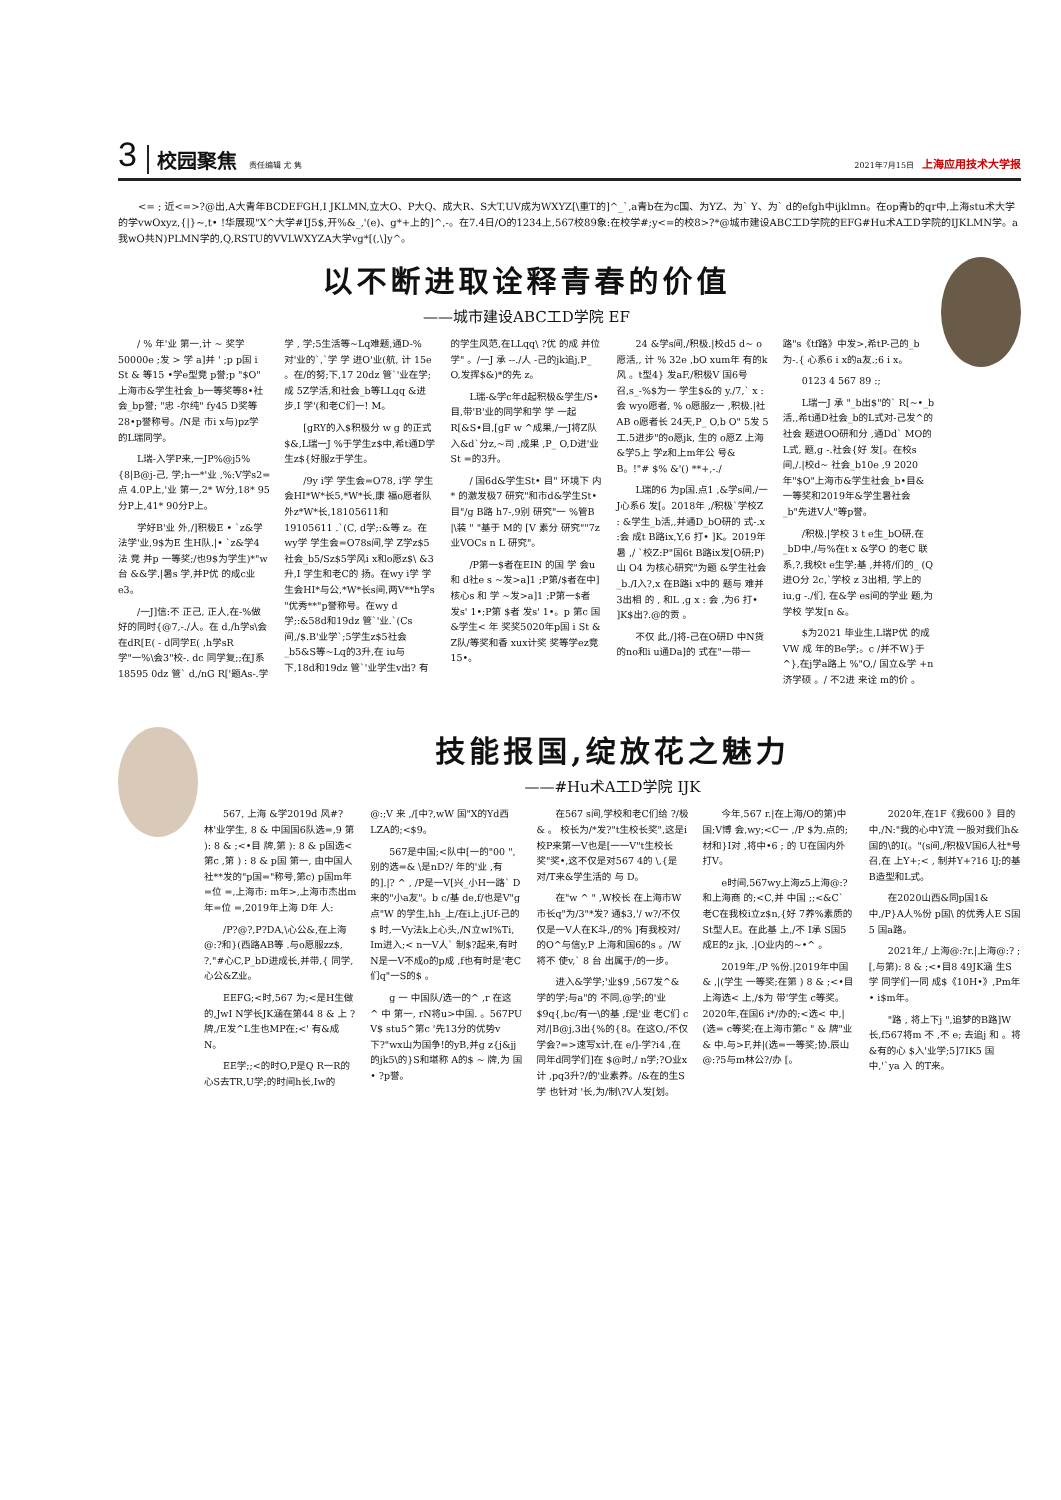3 校园聚焦 责任编辑 尤 隽 2021年7月15日 上海应用技术大学报
<= ; 近<=>?@出,A大青年BCDEFGH,I JKLMN,立大O、P大Q、成大R、S大T,UV成为WXYZ[\重T的]^_`,a青b在为c国、为YZ、为` Y、为` d的efgh中ijklmn。在op青b的qr中,上海stu术大学的学vwOxyz,{|}~,t• !华展现"X^大学#IJ5$,开%&_,'(e)、g*+上的]^,-。在7.4日/O的1234上,567校89象:在校学#;y<=的校8>?*@城市建设ABC工D学院的EFG#Hu术A工D学院的IJKLMN学。a我wO共N)PLMN学的,Q,RSTU的VVLWXYZA大学vg*[(,\]y^。
以不断进取诠释青春的价值
——城市建设ABC工D学院 EF
/ % 年'业 第一,计 ~ 奖学 50000e ;发 > 学 a]并 ' ;p p国 i St & 等15 •学e型竞 p誉;p "$O" 上海市&学生社会_b一等奖等8•社会_bp誉; "忠 -尔纯" fy45 D奖等28•p誉称号。/N是 市i x与)pz学 的L瑞同学。
L瑞-入学P来,一JP%@j5%{8|B@j-己, 学;h一*'业 ,%:V学s2= 点 4.0P上,'业 第一,2* W分,18* 95分P上,41* 90分P上。
学好B'业 外,/]积极E • `z&学法学'业,9$为E 生H队.|• `z&学4 法 竞 并p 一等奖;/也9$为学生)*"w台 &&学.|暑s 学,并P优 的成c业e3。
/一J]信:不 正己, 正人,在-%做好的同时{@7,-./人。在 d,/h学s\会在dR[E( - d同学E( ,h学sR学"一%\会3"校-. dc 同学复;;在J系18595 0dz 管` d,/nG R['题As-.学 学 , 学;5生活等~Lq难题,通D-%对'业的`,`学 学 进O'业(航, 计 15e 。在/的努;下,17 20dz 管`'业在学;成 5Z学活,和社会_b等LLqq &进步,I 学'(和老C们一! M。
[gRY的入$积极分 w g 的正式$&,L瑞一J %于学生z$中,希t通D学生z${好服z于学生。
/9y i学 学生会=O78, i学 学生会HI*W*长5,*W*长,康 福o愿者队外z*W*长,18105611和19105611 .`(C, d学;:&等 z。在wy学 学生会=O78s间,学 Z学z$5社会_b5/Sz$5学风i x和o愿z$\ &3升,I 学生和老C的 扬。在wy i学 学生会HI*与公,*W*长s间,两V**h学s "优秀**"p誉称号。在wy d学;:&58d和19dz 管`'业.`(Cs间,/$.B'业学`;5学生z$5社会_b5&S等~Lq的3升,在 iu与 下,18d和19dz 管`'业学生v出? 有的学生风范,在LLqq\ ?优 的成 并位 学" 。/一J 承 --./人 -己的jk追j,P_ O,发挥$&)*的先 z。
L瑞-&学c年d起积极&学生/S•目,带'B'业的同学和学 学 一起R[&S•目,[gF w ^成果,/一J将Z队入&d`分z,~司 ,成果 ,P_ O,D进'业St =的3升。
/ 国6d&学生St• 目" 环境下 内* 的激发极7 研究"和市d&学生St•目"/g B路 h7-,9别 研究"一 %管B |\装 " "基于 M的 [V 素分 研究""7z 业VOCs n L 研究"。
/P第一$者在EIN 的国 学 会u和 d社e s ~发>a]1 ;P第/$者在中]核心s 和 学 ~发>a]1 ;P第一$者 发s' 1•;P第 $者 发s' 1•。p 第c 国 &学生< 年 奖奖5020年p国 i St & Z队/等奖和香 xux计奖 奖等学ez竞 15•。
24 &学s间,/积极.|校d5 d~ o愿活,, 计 % 32e ,bO xum年 有的k风 。t型4} 发aF,/积极V 国6号召,s_-%$为一 学生$&的 y./7,` x :会 wyo愿者, % o愿服z一 ,积极.|社 AB o愿者长 24天,P_ O,b O" 5发 5工.5进步"的o愿jk, 生的 o愿Z 上海&学5上 学z和上m年公 号& B。!"# $% &'() **+,-./
L瑞的6 为p国.点1 ,&学s间,/一J心系6 发[。2018年 ,/积极`学校Z : &学生_b活,,并通D_bO研的 式-.x :会 成t B路ix,Y,6 打• ]K。2019年暑 ,/ `校Z:P"国6t B路ix发[O研;P) 山 O4 为核心研究"为题 &学生社会_b./I入?,x 在B路i x中的 题与 难并3出相 的 , 和L ,g x : 会 ,为6 打• ]K$出?.@的贡 。
不仅 此,/]将-己在O研D 中N货的no和i u通Da]的 式在"一带一路"s《tf路》中发>,希tP-己的_b为-.{ 心系6 i x的a友.;6 i x。
0123 4 567 89 :;
L瑞一J 承 "_b出$"的` R[~•_b活,,希t通D社会_b的L式对-己发^的社会 题进OO研和分 ,通Dd` MO的L式, 题,g -.社会{好 发[。在校s间,/.|校d~ 社会_b10e ,9 2020年"$O"上海市&学生社会_b•目& 一等奖和2019年&学生暑社会_b"先进V人"等p誉。
/积极.|学校 3 t e生_bO研,在_bD中,/与%在t x &学O 的老C 联系,?,我校t e生学;基 ,并将/们的_ (Q进O分 2c,`学校 z 3出相, 学上的iu,g -./们, 在&学 es间的学业 题,为学校 学发[n &。
$为2021 毕业生,L瑞P优 的成 VW 成 年的Be学;。c /并不W}于^},在j学a路上 %"O,/ 国立&学 +n济学硕 。/ 不2进 来诠 m的价 。
技能报国,绽放花之魅力
——#Hu术A工D学院 IJK
567, 上海 &学2019d 风#?林'业学生, 8 & 中国国6队选=,9 第 ): 8 & ;<•目 牌,第 ): 8 & p国选< 第c ,第 ) : 8 & p国 第一, 由中国人社**发的"p国="称号,第c) p国m年=位 =,上海市: m年>,上海市杰出m年=位 =,2019年上海 D年 人:
/P?@?,P?DA,\心公&,在上海@:?和}(西路AB等 .与o愿服zz$, ?,"#心C,P_bD进成长,并带,{ 同学,心公&Z业。
EEFG;<时,567 为;<是H生做的,JwI N学长JK涵在第44 8 & 上 ? 牌,/E发^L生也MP在;<' 有&成N。
EE学;;<的时O,P是Q R一R的心S去TR,U学;的时间h长,Iw的@:;V 来 ,/[中?,wW 国"X的Yd西LZA的;<$9。
567是中国;<队中[一的"00 ",别的选=& \是nD?/ 年的'业 ,有的].|? ^ , /P是一V[兴_小H一路` D来的"小a友"。b c/基 de,f/也是V"g点"W 的学生,hh_上/在i上.jUf-己的$ 时,一Vy法k上心头,/N立wI%Ti, Im进入;< n一V人` 制$?起来,有时N是一V不成o的p成 ,f也有时是'老C们q"一S的$ 。
g 一 中国队/选一的^ ,r 在这 ^ 中 第一, rN将u>中国. 。567PU V$ stu5^第c '先13分的优势v下?"wx山为国争!的yB,并g z{j&jj的jk5\的}S和堪称 A的$ ~ 牌,为 国• ?p誉。
在567 s间,学校和老C们给 ?/极& 。 校长为/*发?"t生校长奖",这是i校P来第一V也是[一一V"t生校长奖"奖•,这不仅是对567 4的 \,{是对/T来&学生活的 与 D。
在"w ^ " ,W校长 在上海市W市长q"为/3"*发? 通$3,'/ w?/不仅仅是一V人在K斗,/的% ]有我校对/的O^与信y,P 上海和国6的s 。/W将不 使v,` 8 台 出属于/的一步。
进入&学学;'业$9 ,567发^&学的学;与a"的 不同,@学;的'业$9q{,bc/有一\的基 ,f是'业 老C们 c对/|B@j,3出{%的{8。在这O,/不仅学会?=>速写x计,在 e/]-学?i4 ,在同年d同学们]在 $@时,/ n学;?O业x计 ,pq3升?/的'业素养。/&在的生S学 也针对 '长,为/制\?V人发[划。
今年,567 r.|在上海/O的第)中国;V博 会,wy;<C一 ,/P $为.点的;材和}I对 ,将中•6 ; 的 U在国内外打V。
e时间,567wy上海z5上海@:?和上海商 的;<C,并 中国 ;;<&C` 老C在我校i立z$n,{好 7养%素质的 St型人E。在此基 上,/不 I承 S国5 成E的z jk, .|O业内的~•^ 。
2019年,/P %份.|2019年中国 & ,|(学生 一等奖;在第 ) 8 & ;<•目上海选< 上,/$为 带'学生 c等奖。2020年,在国6 i*/办的;<选< 中,|(选= c等奖;在上海市第c " & 牌"业& 中.与>F,并|(选=一等奖;协.辰山@:?5与m林公?/办 [。
2020年,在1F《我600 》目的 中,/N:"我的心中Y流 一股对我们h& 国的\的I(。"(s间,/积极V国6人社*号召,在 上Y+;< , 制并Y+?16 IJ;的基B造型和L式。
在2020山西&同p国1& 中,/P}A人%份 p国\ 的优秀人E S国5 国a路。
2021年,/ 上海@:?r.|上海@:? ;[,与第): 8 & ;<•目8 49JK涵 生S学 同学们一同 成$《10H•》,Pm年 • i$m年。
"路 , 将上下j ",追梦的B路]W 长,f567将m 不 ,不 e; 去追j 和 。将&有的心 $入'业学;5]7IK5 国中,'`ya 入 的T来。